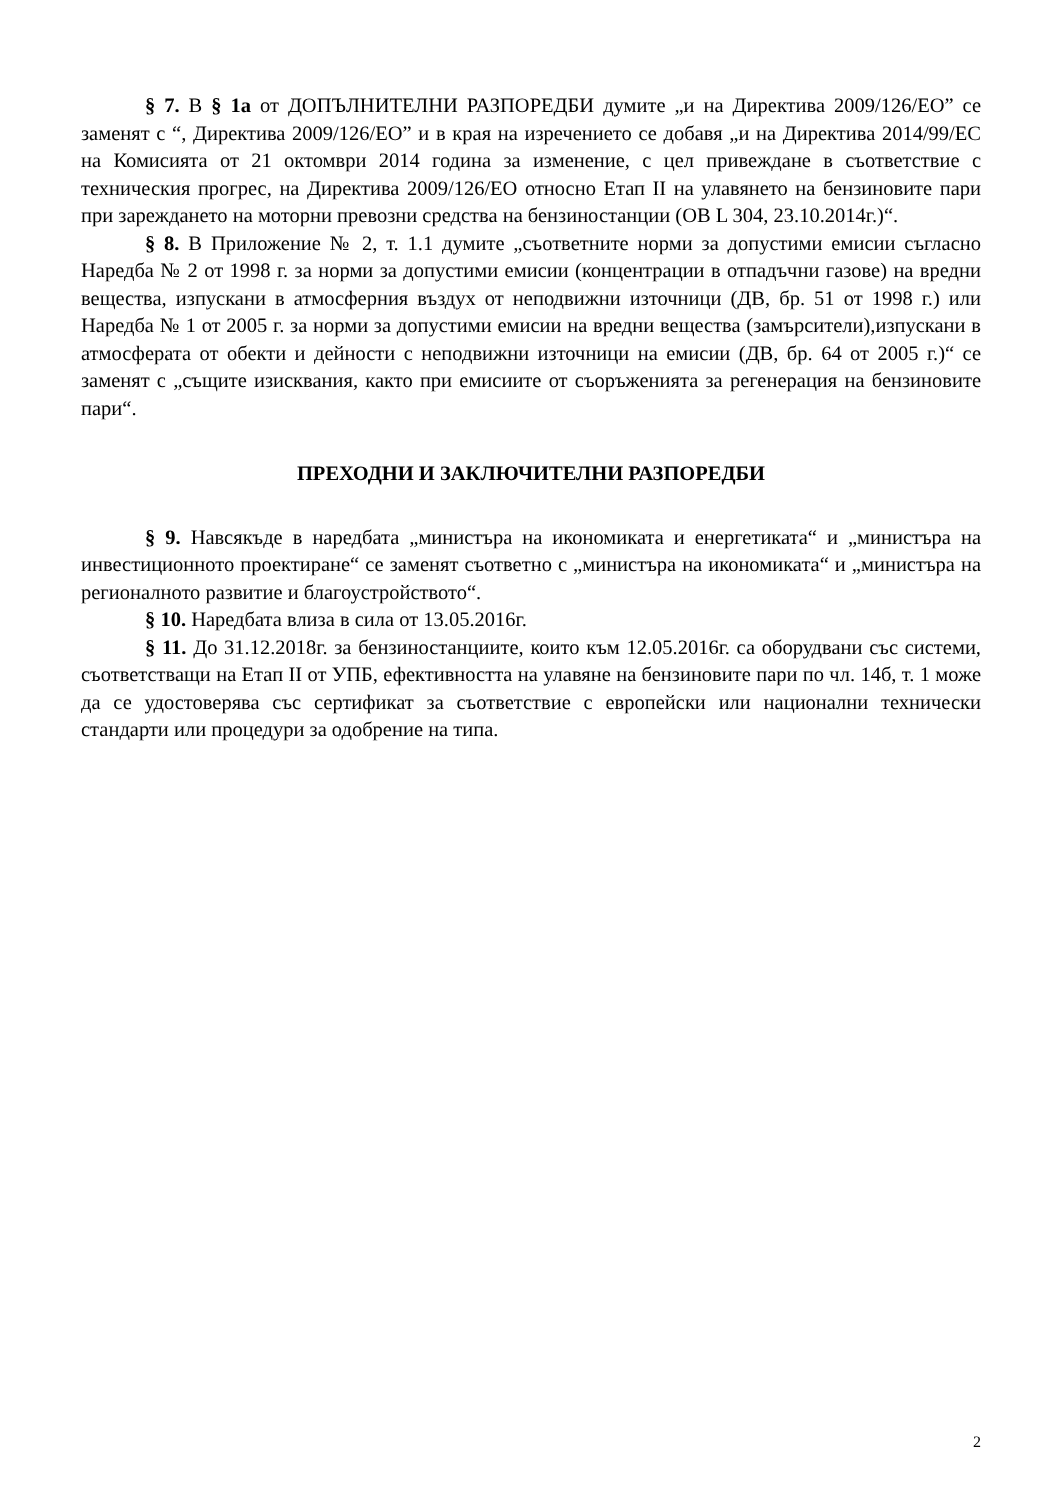§ 7. В § 1а от ДОПЪЛНИТЕЛНИ РАЗПОРЕДБИ думите „и на Директива 2009/126/ЕО” се заменят с “, Директива 2009/126/ЕО” и в края на изречението се добавя „и на Директива 2014/99/ЕС на Комисията от 21 октомври 2014 година за изменение, с цел привеждане в съответствие с техническия прогрес, на Директива 2009/126/ЕО относно Етап II на улавянето на бензиновите пари при зареждането на моторни превозни средства на бензиностанции (ОВ L 304, 23.10.2014г.)“.
§ 8. В Приложение № 2, т. 1.1 думите „съответните норми за допустими емисии съгласно Наредба № 2 от 1998 г. за норми за допустими емисии (концентрации в отпадъчни газове) на вредни вещества, изпускани в атмосферния въздух от неподвижни източници (ДВ, бр. 51 от 1998 г.) или Наредба № 1 от 2005 г. за норми за допустими емисии на вредни вещества (замърсители),изпускани в атмосферата от обекти и дейности с неподвижни източници на емисии (ДВ, бр. 64 от 2005 г.)“ се заменят с „същите изисквания, както при емисиите от съоръженията за регенерация на бензиновите пари“.
ПРЕХОДНИ И ЗАКЛЮЧИТЕЛНИ РАЗПОРЕДБИ
§ 9. Навсякъде в наредбата „министъра на икономиката и енергетиката“ и „министъра на инвестиционното проектиране“ се заменят съответно с „министъра на икономиката“ и „министъра на регионалното развитие и благоустройството“.
§ 10. Наредбата влиза в сила от 13.05.2016г.
§ 11. До 31.12.2018г. за бензиностанциите, които към 12.05.2016г. са оборудвани със системи, съответстващи на Етап II от УПБ, ефективността на улавяне на бензиновите пари по чл. 14б, т. 1 може да се удостоверява със сертификат за съответствие с европейски или национални технически стандарти или процедури за одобрение на типа.
2